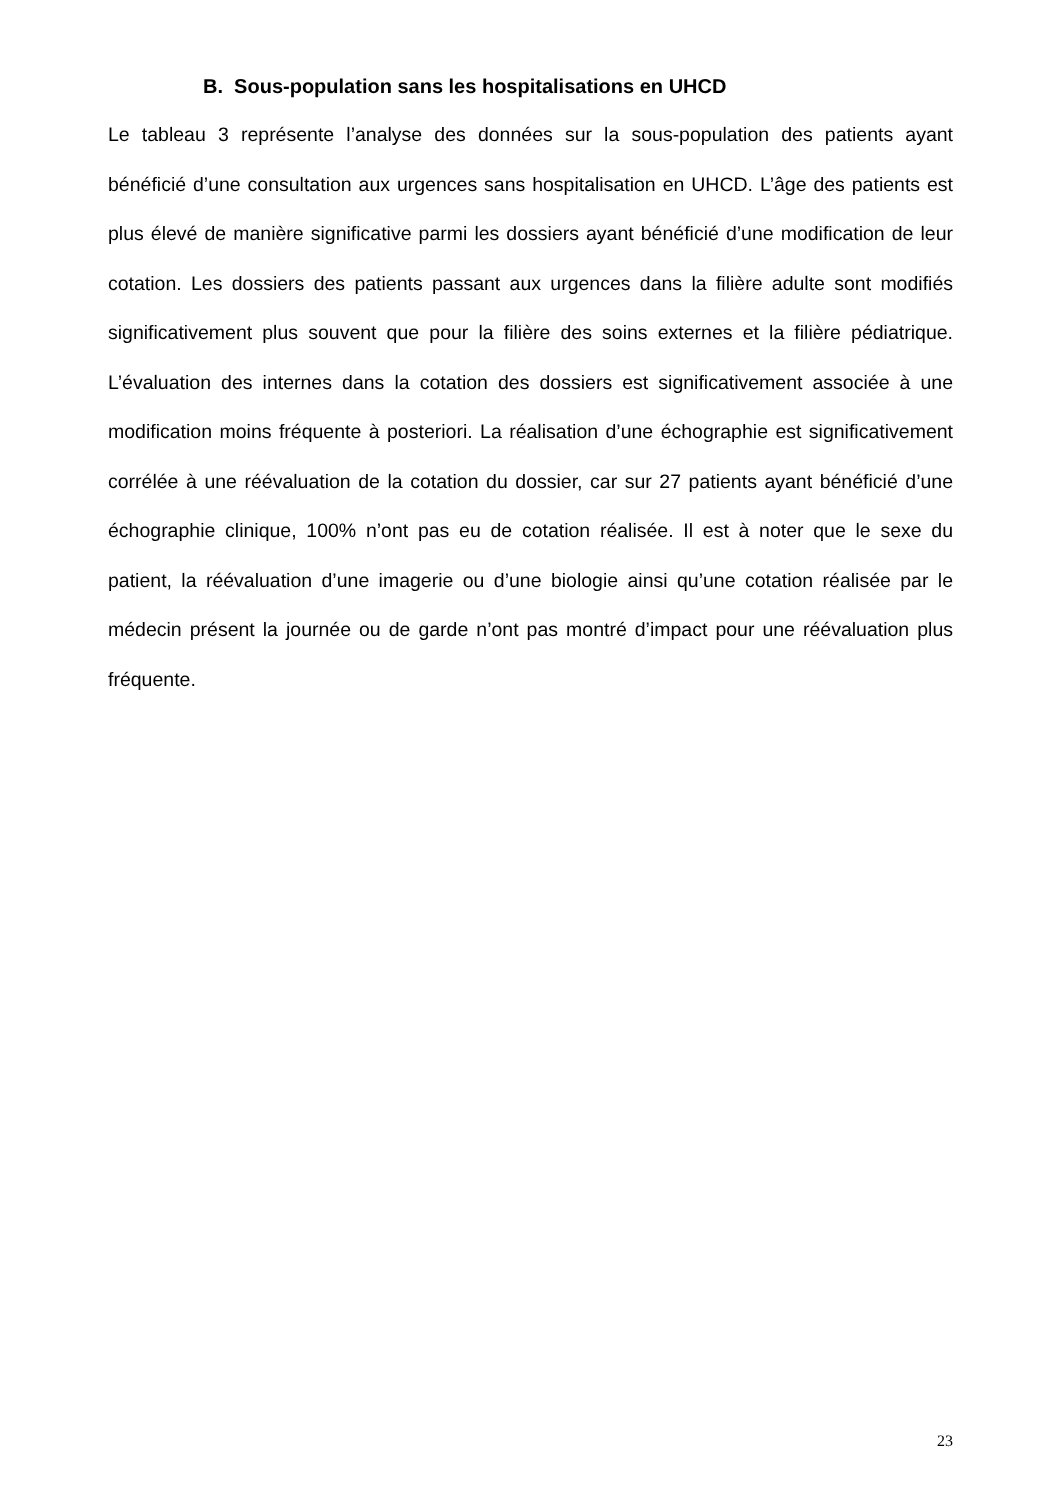B. Sous-population sans les hospitalisations en UHCD
Le tableau 3 représente l’analyse des données sur la sous-population des patients ayant bénéficié d’une consultation aux urgences sans hospitalisation en UHCD. L’âge des patients est plus élevé de manière significative parmi les dossiers ayant bénéficié d’une modification de leur cotation. Les dossiers des patients passant aux urgences dans la filière adulte sont modifiés significativement plus souvent que pour la filière des soins externes et la filière pédiatrique. L’évaluation des internes dans la cotation des dossiers est significativement associée à une modification moins fréquente à posteriori. La réalisation d’une échographie est significativement corrélée à une réévaluation de la cotation du dossier, car sur 27 patients ayant bénéficié d’une échographie clinique, 100% n’ont pas eu de cotation réalisée. Il est à noter que le sexe du patient, la réévaluation d’une imagerie ou d’une biologie ainsi qu’une cotation réalisée par le médecin présent la journée ou de garde n’ont pas montré d’impact pour une réévaluation plus fréquente.
23